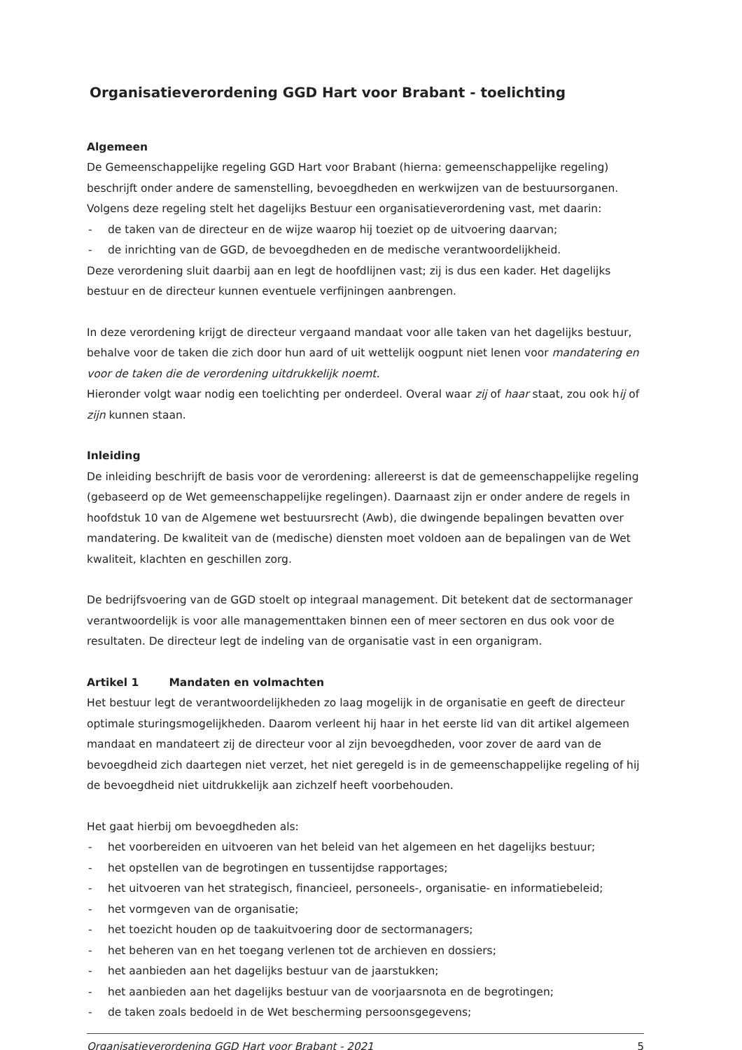Organisatieverordening GGD Hart voor Brabant - toelichting
Algemeen
De Gemeenschappelijke regeling GGD Hart voor Brabant (hierna: gemeenschappelijke regeling) beschrijft onder andere de samenstelling, bevoegdheden en werkwijzen van de bestuursorganen. Volgens deze regeling stelt het dagelijks Bestuur een organisatieverordening vast, met daarin:
- de taken van de directeur en de wijze waarop hij toeziet op de uitvoering daarvan;
- de inrichting van de GGD, de bevoegdheden en de medische verantwoordelijkheid.
Deze verordening sluit daarbij aan en legt de hoofdlijnen vast; zij is dus een kader. Het dagelijks bestuur en de directeur kunnen eventuele verfijningen aanbrengen.
In deze verordening krijgt de directeur vergaand mandaat voor alle taken van het dagelijks bestuur, behalve voor de taken die zich door hun aard of uit wettelijk oogpunt niet lenen voor mandatering en voor de taken die de verordening uitdrukkelijk noemt.
Hieronder volgt waar nodig een toelichting per onderdeel. Overal waar zij of haar staat, zou ook hij of zijn kunnen staan.
Inleiding
De inleiding beschrijft de basis voor de verordening: allereerst is dat de gemeenschappelijke regeling (gebaseerd op de Wet gemeenschappelijke regelingen). Daarnaast zijn er onder andere de regels in hoofdstuk 10 van de Algemene wet bestuursrecht (Awb), die dwingende bepalingen bevatten over mandatering. De kwaliteit van de (medische) diensten moet voldoen aan de bepalingen van de Wet kwaliteit, klachten en geschillen zorg.
De bedrijfsvoering van de GGD stoelt op integraal management. Dit betekent dat de sectormanager verantwoordelijk is voor alle managementtaken binnen een of meer sectoren en dus ook voor de resultaten. De directeur legt de indeling van de organisatie vast in een organigram.
Artikel 1 Mandaten en volmachten
Het bestuur legt de verantwoordelijkheden zo laag mogelijk in de organisatie en geeft de directeur optimale sturingsmogelijkheden. Daarom verleent hij haar in het eerste lid van dit artikel algemeen mandaat en mandateert zij de directeur voor al zijn bevoegdheden, voor zover de aard van de bevoegdheid zich daartegen niet verzet, het niet geregeld is in de gemeenschappelijke regeling of hij de bevoegdheid niet uitdrukkelijk aan zichzelf heeft voorbehouden.
Het gaat hierbij om bevoegdheden als:
- het voorbereiden en uitvoeren van het beleid van het algemeen en het dagelijks bestuur;
- het opstellen van de begrotingen en tussentijdse rapportages;
- het uitvoeren van het strategisch, financieel, personeels-, organisatie- en informatiebeleid;
- het vormgeven van de organisatie;
- het toezicht houden op de taakuitvoering door de sectormanagers;
- het beheren van en het toegang verlenen tot de archieven en dossiers;
- het aanbieden aan het dagelijks bestuur van de jaarstukken;
- het aanbieden aan het dagelijks bestuur van de voorjaarsnota en de begrotingen;
- de taken zoals bedoeld in de Wet bescherming persoonsgegevens;
Organisatieverordening GGD Hart voor Brabant - 2021 5